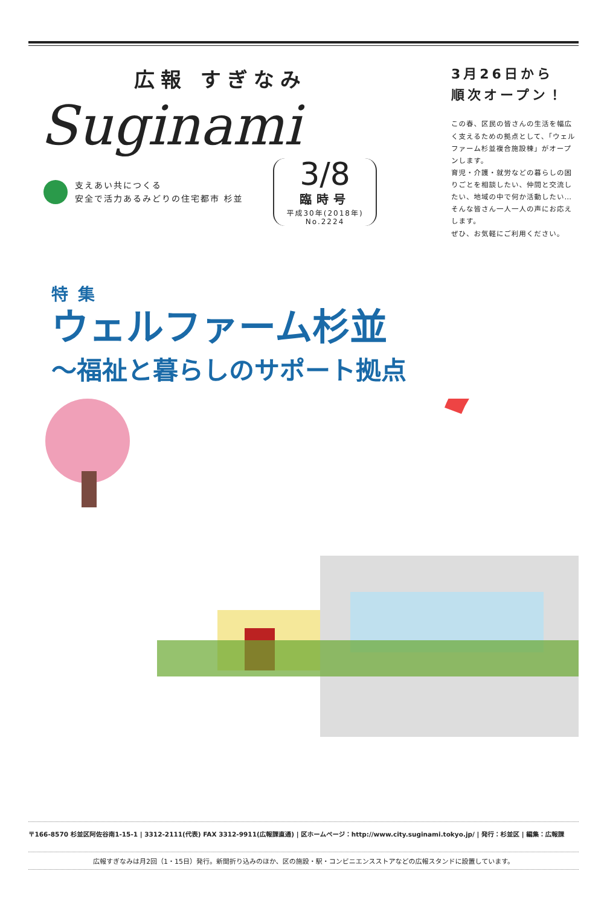広報 すぎなみ
Suginami
支えあい共につくる
安全で活力あるみどりの住宅都市 杉並
3/8
臨時号
平成30年(2018年)
No.2224
3月26日から
順次オープン！
この春、区民の皆さんの生活を幅広く支えるための拠点として、「ウェルファーム杉並複合施設棟」がオープンします。
育児・介護・就労などの暮らしの困りごとを相談したい、仲間と交流したい、地域の中で何か活動したい…そんな皆さん一人一人の声にお応えします。
ぜひ、お気軽にご利用ください。
特集
ウェルファーム杉並
～福祉と暮らしのサポート拠点
〒166-8570 杉並区阿佐谷南1-15-1 | 3312-2111(代表) FAX 3312-9911(広報課直通) | 区ホームページ：http://www.city.suginami.tokyo.jp/ | 発行：杉並区 | 編集：広報課
広報すぎなみは月2回（1・15日）発行。新聞折り込みのほか、区の施設・駅・コンビニエンスストアなどの広報スタンドに設置しています。